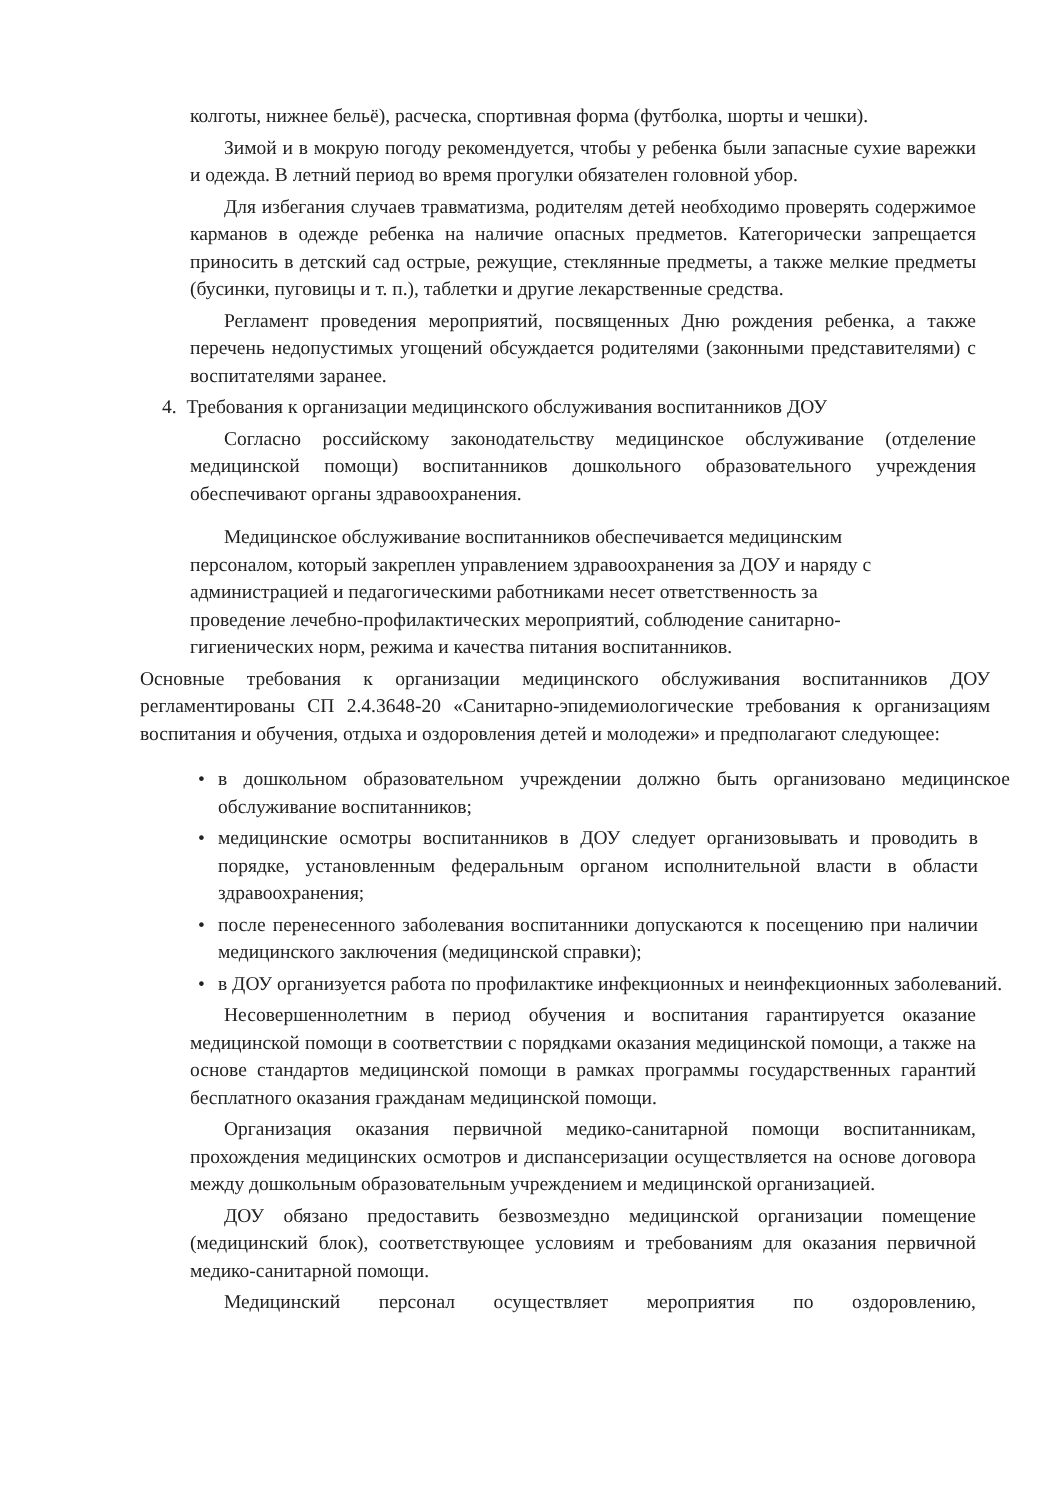колготы, нижнее бельё), расческа, спортивная форма (футболка, шорты и чешки).
Зимой и в мокрую погоду рекомендуется, чтобы у ребенка были запасные сухие варежки и одежда. В летний период во время прогулки обязателен головной убор.
Для избегания случаев травматизма, родителям детей необходимо проверять содержимое карманов в одежде ребенка на наличие опасных предметов. Категорически запрещается приносить в детский сад острые, режущие, стеклянные предметы, а также мелкие предметы (бусинки, пуговицы и т. п.), таблетки и другие лекарственные средства.
Регламент проведения мероприятий, посвященных Дню рождения ребенка, а также перечень недопустимых угощений обсуждается родителями (законными представителями) с воспитателями заранее.
4. Требования к организации медицинского обслуживания воспитанников ДОУ
Согласно российскому законодательству медицинское обслуживание (отделение медицинской помощи) воспитанников дошкольного образовательного учреждения обеспечивают органы здравоохранения.
Медицинское обслуживание воспитанников обеспечивается медицинским персоналом, который закреплен управлением здравоохранения за ДОУ и наряду с администрацией и педагогическими работниками несет ответственность за проведение лечебно-профилактических мероприятий, соблюдение санитарно-гигиенических норм, режима и качества питания воспитанников.
Основные требования к организации медицинского обслуживания воспитанников ДОУ регламентированы СП 2.4.3648-20 «Санитарно-эпидемиологические требования к организациям воспитания и обучения, отдыха и оздоровления детей и молодежи» и предполагают следующее:
• в дошкольном образовательном учреждении должно быть организовано медицинское обслуживание воспитанников;
• медицинские осмотры воспитанников в ДОУ следует организовывать и проводить в порядке, установленным федеральным органом исполнительной власти в области здравоохранения;
• после перенесенного заболевания воспитанники допускаются к посещению при наличии медицинского заключения (медицинской справки);
• в ДОУ организуется работа по профилактике инфекционных и неинфекционных заболеваний.
Несовершеннолетним в период обучения и воспитания гарантируется оказание медицинской помощи в соответствии с порядками оказания медицинской помощи, а также на основе стандартов медицинской помощи в рамках программы государственных гарантий бесплатного оказания гражданам медицинской помощи.
Организация оказания первичной медико-санитарной помощи воспитанникам, прохождения медицинских осмотров и диспансеризации осуществляется на основе договора между дошкольным образовательным учреждением и медицинской организацией.
ДОУ обязано предоставить безвозмездно медицинской организации помещение (медицинский блок), соответствующее условиям и требованиям для оказания первичной медико-санитарной помощи.
Медицинский персонал осуществляет мероприятия по оздоровлению,